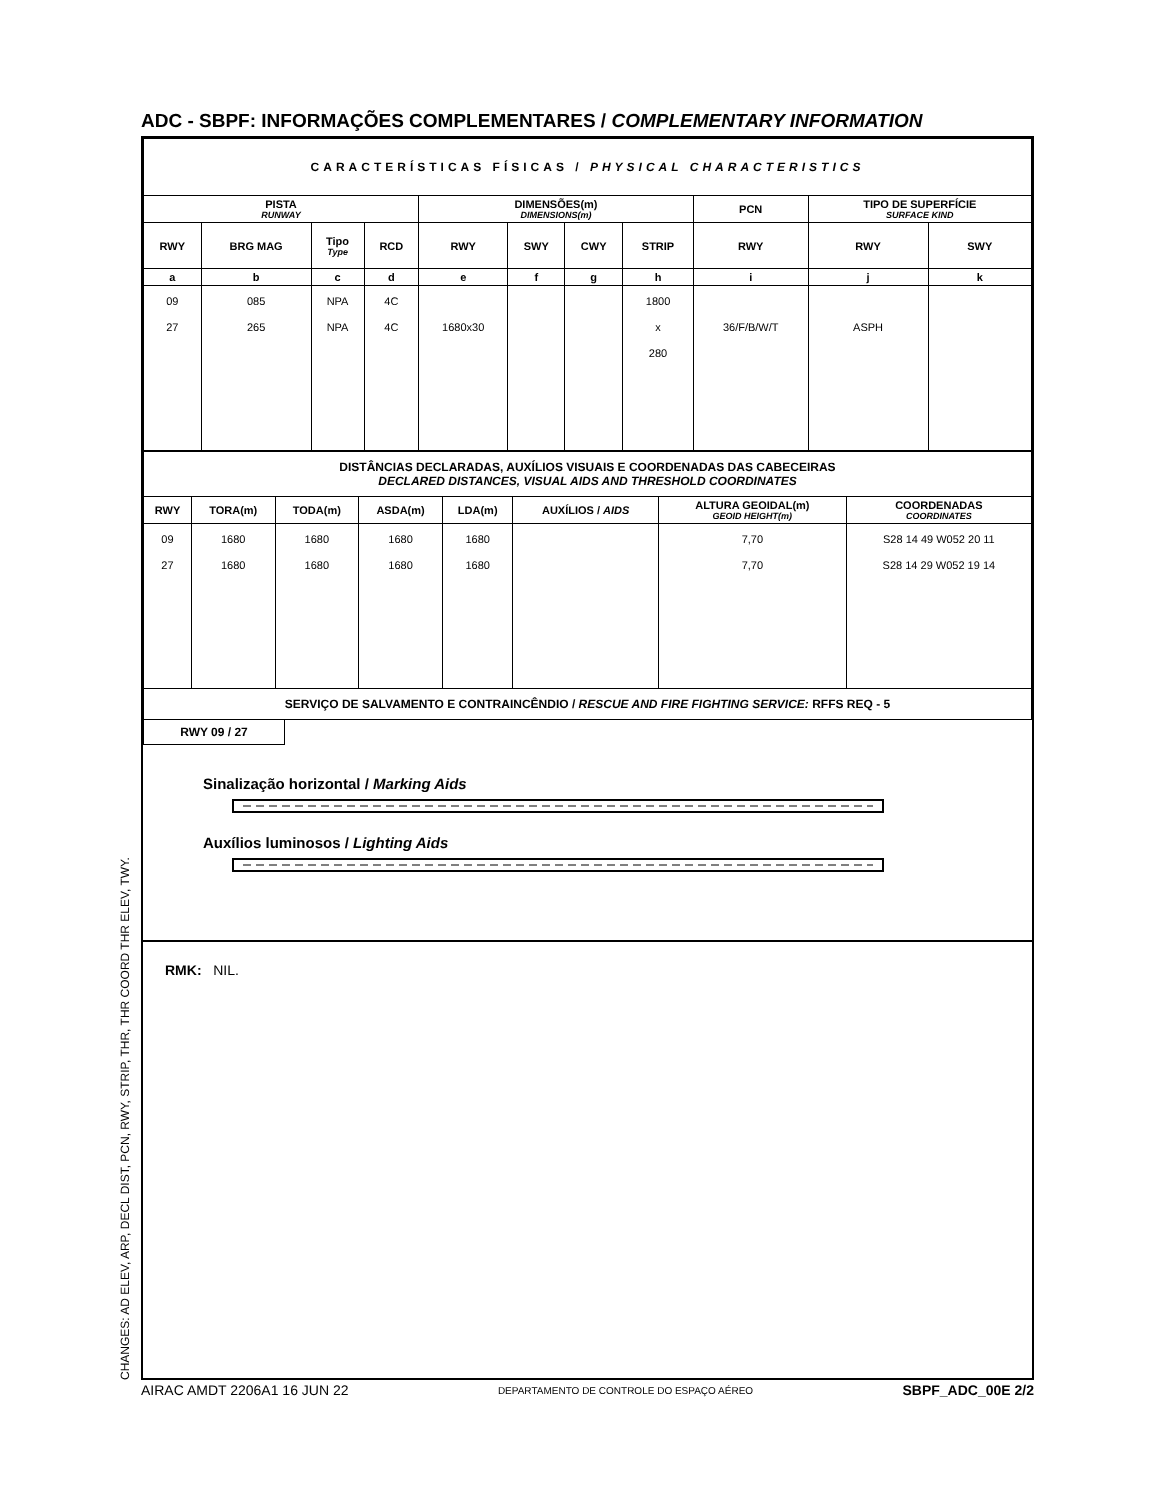ADC - SBPF: INFORMAÇÕES COMPLEMENTARES / COMPLEMENTARY INFORMATION
| CARACTERÍSTICAS FÍSICAS / PHYSICAL CHARACTERISTICS | | | | | | | | | | |
| PISTA RUNWAY | | | | DIMENSÕES(m) DIMENSIONS(m) | | | | PCN | TIPO DE SUPERFÍCIE SURFACE KIND | |
| RWY | BRG MAG | Tipo Type | RCD | RWY | SWY | CWY | STRIP | RWY | RWY | SWY |
| a | b | c | d | e | f | g | h | i | j | k |
| 09 27 | 085 265 | NPA NPA | 4C 4C | 1680x30 | | | 1800 x 280 | 36/F/B/W/T | ASPH | |
| DISTÂNCIAS DECLARADAS, AUXÍLIOS VISUAIS E COORDENADAS DAS CABECEIRAS DECLARED DISTANCES, VISUAL AIDS AND THRESHOLD COORDINATES | | | | | | | |
| RWY | TORA(m) | TODA(m) | ASDA(m) | LDA(m) | AUXÍLIOS / AIDS | ALTURA GEOIDAL(m) GEOID HEIGHT(m) | COORDENADAS COORDINATES |
| 09 27 | 1680 1680 | 1680 1680 | 1680 1680 | 1680 1680 | | 7,70 7,70 | S28 14 49 W052 20 11 S28 14 29 W052 19 14 |
| SERVIÇO DE SALVAMENTO E CONTRAINCÊNDIO / RESCUE AND FIRE FIGHTING SERVICE: RFFS REQ - 5 | | | | | | | |
RWY 09 / 27
Sinalização horizontal / Marking Aids
Auxílios luminosos / Lighting Aids
RMK: NIL.
CHANGES: AD ELEV, ARP, DECL DIST, PCN, RWY, STRIP, THR, THR COORD THR ELEV, TWY. AIRAC AMDT 2206A1 16 JUN 22 DEPARTAMENTO DE CONTROLE DO ESPAÇO AÉREO SBPF_ADC_00E 2/2